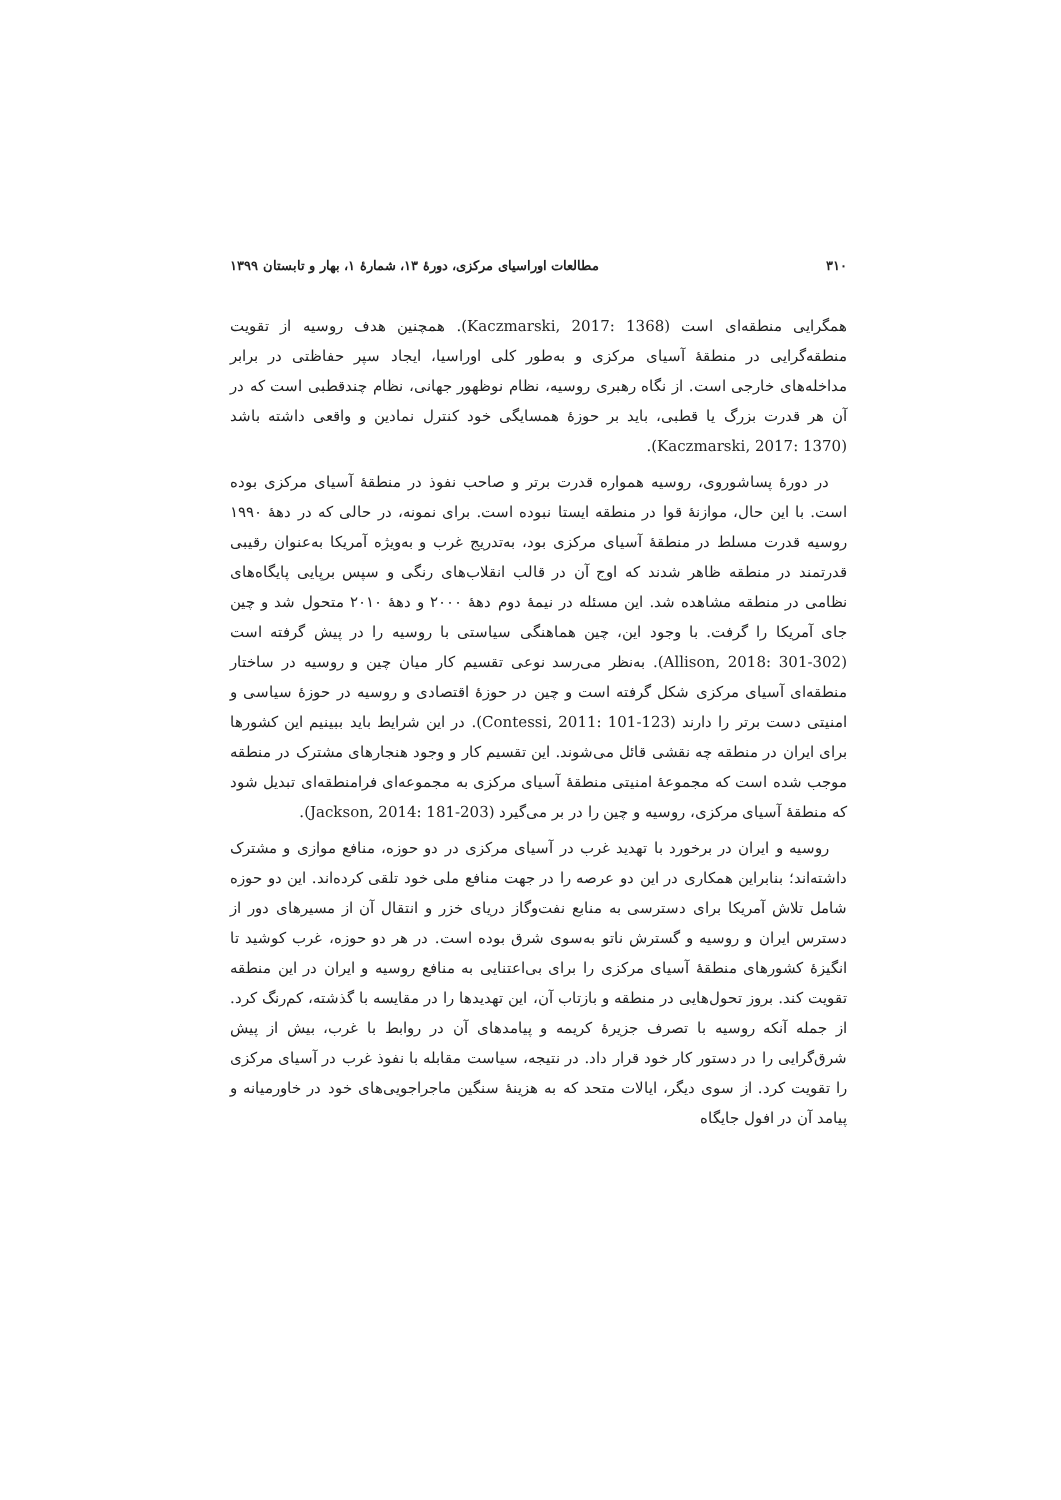۳۱۰ مطالعات اوراسیای مرکزی، دورهٔ ۱۳، شمارهٔ ۱، بهار و تابستان ۱۳۹۹
همگرایی منطقه‌ای است (Kaczmarski, 2017: 1368). همچنین هدف روسیه از تقویت منطقه‌گرایی در منطقهٔ آسیای مرکزی و به‌طور کلی اوراسیا، ایجاد سپر حفاظتی در برابر مداخله‌های خارجی است. از نگاه رهبری روسیه، نظام نوظهور جهانی، نظام چندقطبی است که در آن هر قدرت بزرگ یا قطبی، باید بر حوزهٔ همسایگی خود کنترل نمادین و واقعی داشته باشد (Kaczmarski, 2017: 1370).
در دورهٔ پساشوروی، روسیه همواره قدرت برتر و صاحب نفوذ در منطقهٔ آسیای مرکزی بوده است. با این حال، موازنهٔ قوا در منطقه ایستا نبوده است. برای نمونه، در حالی که در دههٔ ۱۹۹۰ روسیه قدرت مسلط در منطقهٔ آسیای مرکزی بود، به‌تدریج غرب و به‌ویژه آمریکا به‌عنوان رقیبی قدرتمند در منطقه ظاهر شدند که اوج آن در قالب انقلاب‌های رنگی و سپس برپایی پایگاه‌های نظامی در منطقه مشاهده شد. این مسئله در نیمهٔ دوم دههٔ ۲۰۰۰ و دههٔ ۲۰۱۰ متحول شد و چین جای آمریکا را گرفت. با وجود این، چین هماهنگی سیاستی با روسیه را در پیش گرفته است (Allison, 2018: 301-302). به‌نظر می‌رسد نوعی تقسیم کار میان چین و روسیه در ساختار منطقه‌ای آسیای مرکزی شکل گرفته است و چین در حوزهٔ اقتصادی و روسیه در حوزهٔ سیاسی و امنیتی دست برتر را دارند (Contessi, 2011: 101-123). در این شرایط باید ببینیم این کشورها برای ایران در منطقه چه نقشی قائل می‌شوند. این تقسیم کار و وجود هنجارهای مشترک در منطقه موجب شده است که مجموعهٔ امنیتی منطقهٔ آسیای مرکزی به مجموعه‌ای فرامنطقه‌ای تبدیل شود که منطقهٔ آسیای مرکزی، روسیه و چین را در بر می‌گیرد (Jackson, 2014: 181-203).
روسیه و ایران در برخورد با تهدید غرب در آسیای مرکزی در دو حوزه، منافع موازی و مشترک داشته‌اند؛ بنابراین همکاری در این دو عرصه را در جهت منافع ملی خود تلقی کرده‌اند. این دو حوزه شامل تلاش آمریکا برای دسترسی به منابع نفت‌وگاز دریای خزر و انتقال آن از مسیرهای دور از دسترس ایران و روسیه و گسترش ناتو به‌سوی شرق بوده است. در هر دو حوزه، غرب کوشید تا انگیزهٔ کشورهای منطقهٔ آسیای مرکزی را برای بی‌اعتنایی به منافع روسیه و ایران در این منطقه تقویت کند. بروز تحول‌هایی در منطقه و بازتاب آن، این تهدیدها را در مقایسه با گذشته، کم‌رنگ کرد. از جمله آنکه روسیه با تصرف جزیرهٔ کریمه و پیامدهای آن در روابط با غرب، بیش از پیش شرق‌گرایی را در دستور کار خود قرار داد. در نتیجه، سیاست مقابله با نفوذ غرب در آسیای مرکزی را تقویت کرد. از سوی دیگر، ایالات متحد که به هزینهٔ سنگین ماجراجویی‌های خود در خاورمیانه و پیامد آن در افول جایگاه